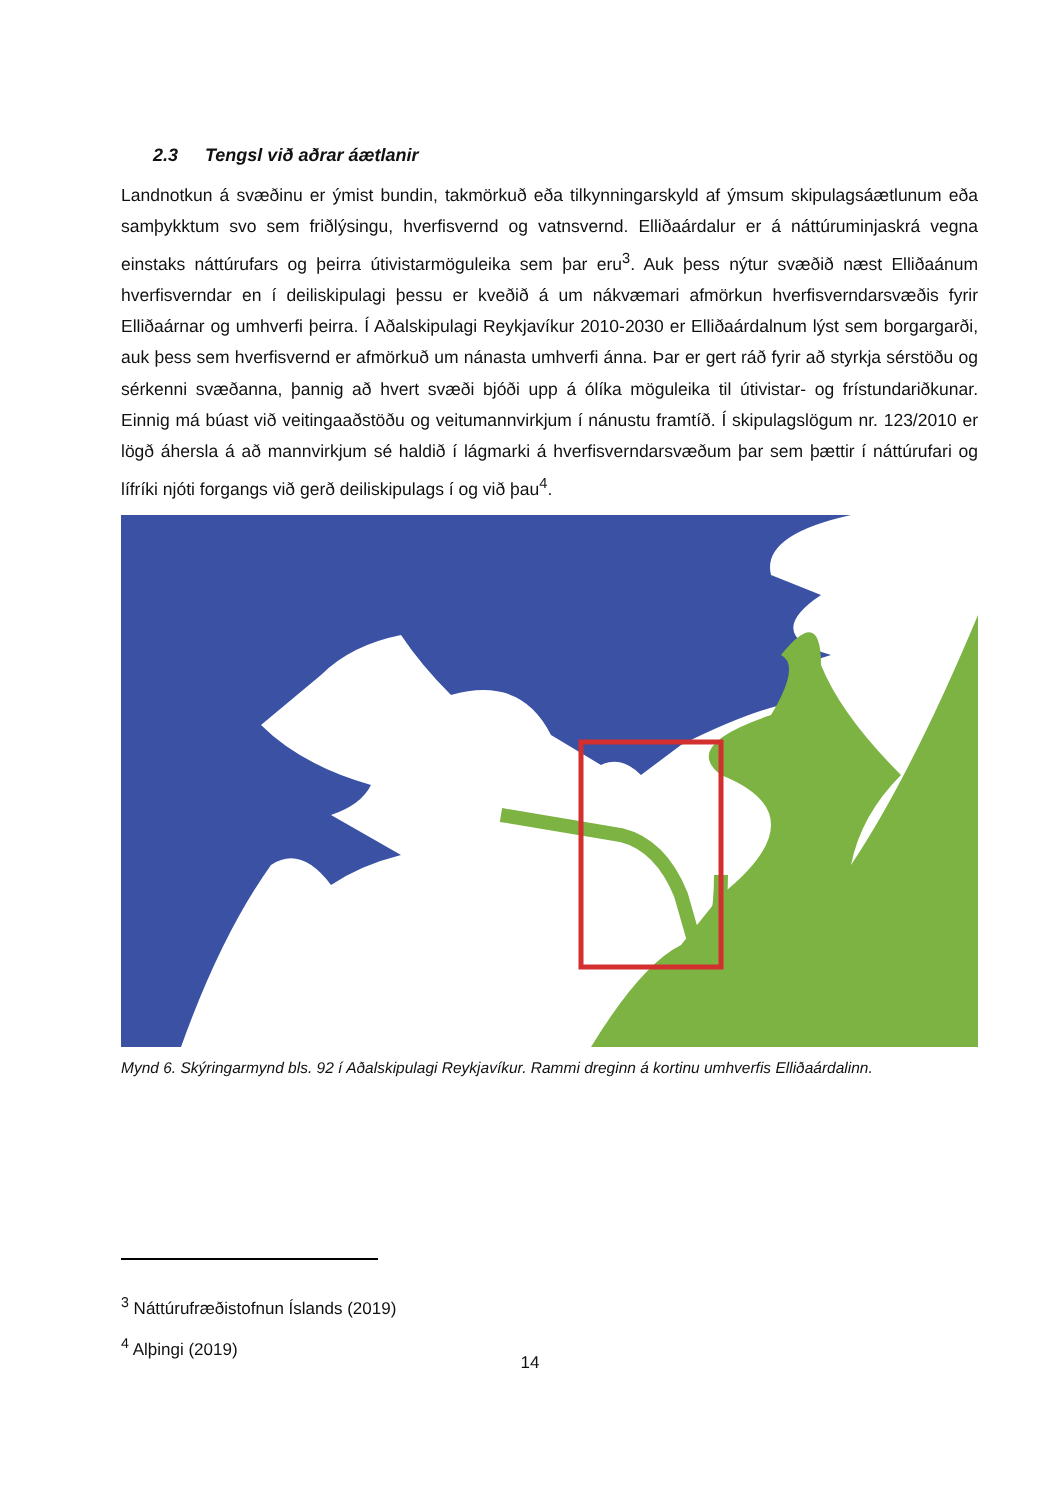2.3 Tengsl við aðrar áætlanir
Landnotkun á svæðinu er ýmist bundin, takmörkuð eða tilkynningarskyld af ýmsum skipulagsáætlunum eða samþykktum svo sem friðlýsingu, hverfisvernd og vatnsvernd. Elliðaárdalur er á náttúruminjaskrá vegna einstaks náttúrufars og þeirra útivistarmöguleika sem þar eru<sup>3</sup>. Auk þess nýtur svæðið næst Elliðaánum hverfisverndar en í deiliskipulagi þessu er kveðið á um nákvæmari afmörkun hverfisverndarsvæðis fyrir Elliðaárnar og umhverfi þeirra. Í Aðalskipulagi Reykjavíkur 2010-2030 er Elliðaárdalnum lýst sem borgargarði, auk þess sem hverfisvernd er afmörkuð um nánasta umhverfi ánna. Þar er gert ráð fyrir að styrkja sérstöðu og sérkenni svæðanna, þannig að hvert svæði bjóði upp á ólíka möguleika til útivistar- og frístundariðkunar. Einnig má búast við veitingaaðstöðu og veitumannvirkjum í nánustu framtíð. Í skipulagslögum nr. 123/2010 er lögð áhersla á að mannvirkjum sé haldið í lágmarki á hverfisverndarsvæðum þar sem þættir í náttúrufari og lífríki njóti forgangs við gerð deiliskipulags í og við þau<sup>4</sup>.
Mynd 6. Skýringarmynd bls. 92 í Aðalskipulagi Reykjavíkur. Rammi dreginn á kortinu umhverfis Elliðaárdalinn.
<sup>3</sup> Náttúrufræðistofnun Íslands (2019)
<sup>4</sup> Alþingi (2019)
14